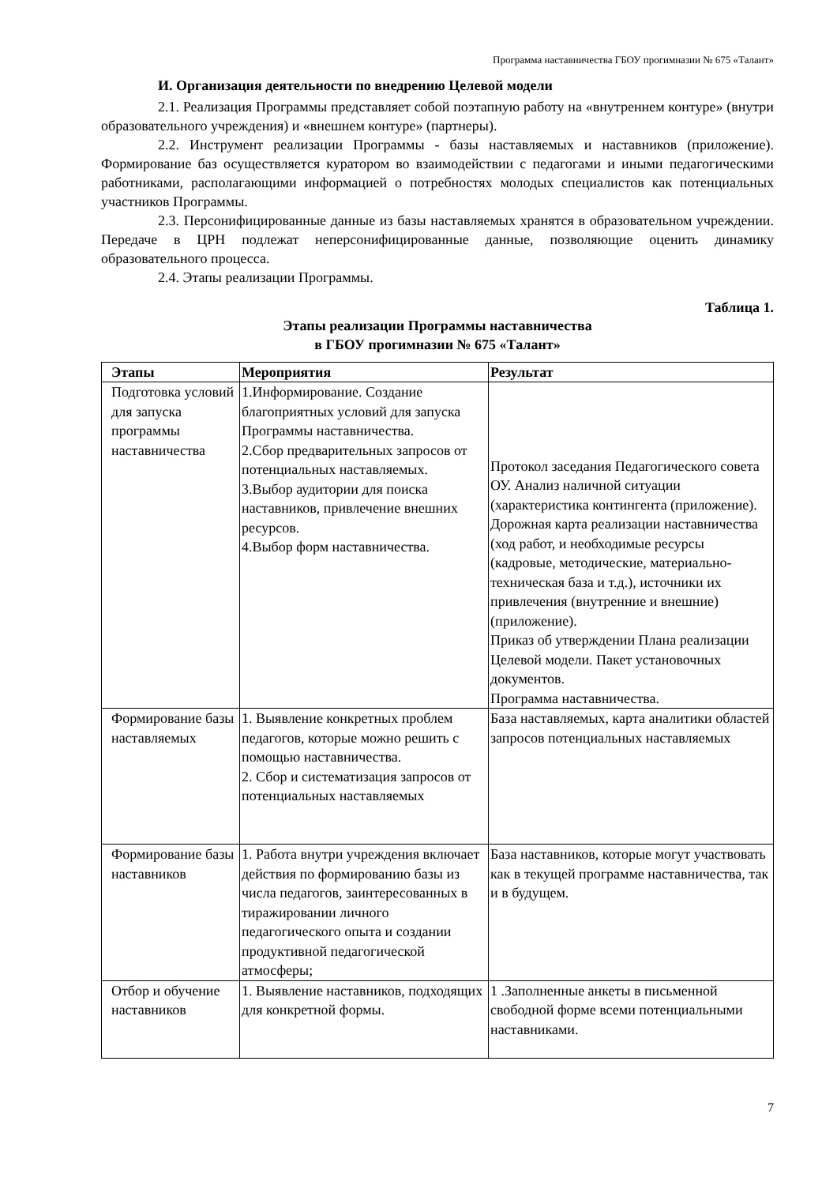Программа наставничества ГБОУ прогимназии № 675 «Талант»
И. Организация деятельности по внедрению Целевой модели
2.1. Реализация Программы представляет собой поэтапную работу на «внутреннем контуре» (внутри образовательного учреждения) и «внешнем контуре» (партнеры).
2.2. Инструмент реализации Программы - базы наставляемых и наставников (приложение). Формирование баз осуществляется куратором во взаимодействии с педагогами и иными педагогическими работниками, располагающими информацией о потребностях молодых специалистов как потенциальных участников Программы.
2.3. Персонифицированные данные из базы наставляемых хранятся в образовательном учреждении. Передаче в ЦРН подлежат неперсонифицированные данные, позволяющие оценить динамику образовательного процесса.
2.4. Этапы реализации Программы.
Таблица 1.
Этапы реализации Программы наставничества
в ГБОУ прогимназии № 675 «Талант»
| Этапы | Мероприятия | Результат |
| --- | --- | --- |
| Подготовка условий для запуска программы наставничества | 1.Информирование. Создание благоприятных условий для запуска Программы наставничества. 2.Сбор предварительных запросов от потенциальных наставляемых. 3.Выбор аудитории для поиска наставников, привлечение внешних ресурсов. 4.Выбор форм наставничества. | Протокол заседания Педагогического совета ОУ. Анализ наличной ситуации (характеристика контингента (приложение). Дорожная карта реализации наставничества (ход работ, и необходимые ресурсы (кадровые, методические, материально-техническая база и т.д.), источники их привлечения (внутренние и внешние) (приложение). Приказ об утверждении Плана реализации Целевой модели. Пакет установочных документов. Программа наставничества. |
| Формирование базы наставляемых | 1. Выявление конкретных проблем педагогов, которые можно решить с помощью наставничества. 2. Сбор и систематизация запросов от потенциальных наставляемых | База наставляемых, карта аналитики областей запросов потенциальных наставляемых |
| Формирование базы наставников | 1. Работа внутри учреждения включает действия по формированию базы из числа педагогов, заинтересованных в тиражировании личного педагогического опыта и создании продуктивной педагогической атмосферы; | База наставников, которые могут участвовать как в текущей программе наставничества, так и в будущем. |
| Отбор и обучение наставников | 1. Выявление наставников, подходящих для конкретной формы. | 1 .Заполненные анкеты в письменной свободной форме всеми потенциальными наставниками. |
7